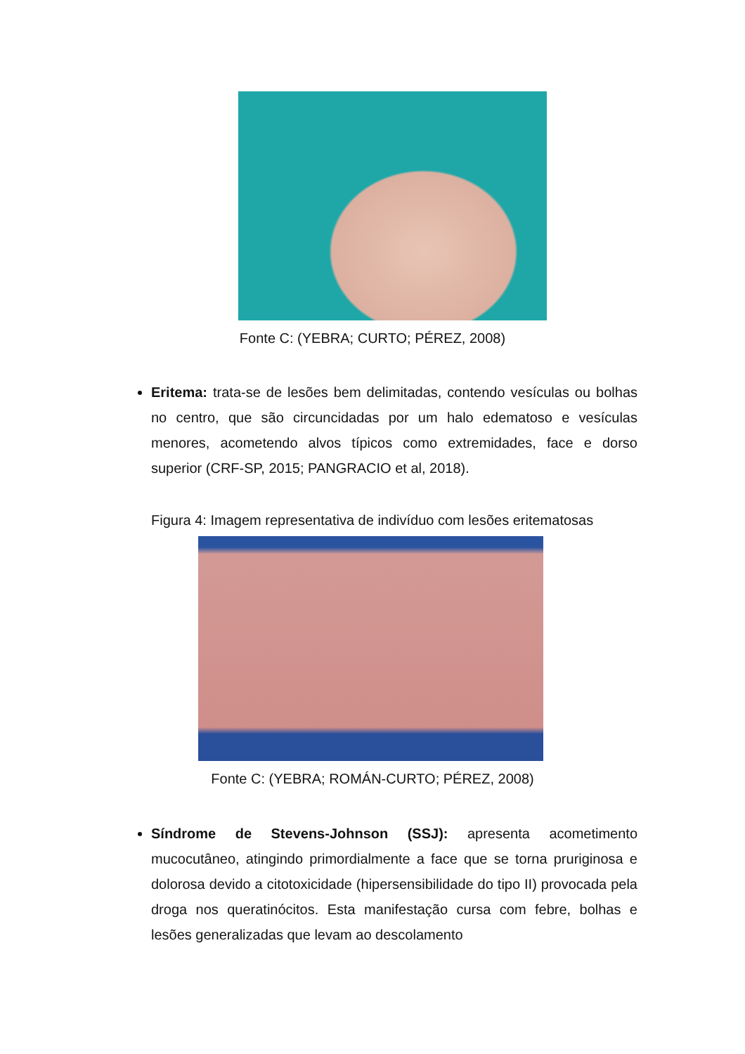Fonte C: (YEBRA; CURTO; PÉREZ, 2008)
Eritema: trata-se de lesões bem delimitadas, contendo vesículas ou bolhas no centro, que são circuncidadas por um halo edematoso e vesículas menores, acometendo alvos típicos como extremidades, face e dorso superior (CRF-SP, 2015; PANGRACIO et al, 2018).
Figura 4: Imagem representativa de indivíduo com lesões eritematosas
Fonte C: (YEBRA; ROMÁN-CURTO; PÉREZ, 2008)
Síndrome de Stevens-Johnson (SSJ): apresenta acometimento mucocutâneo, atingindo primordialmente a face que se torna pruriginosa e dolorosa devido a citotoxicidade (hipersensibilidade do tipo II) provocada pela droga nos queratinócitos. Esta manifestação cursa com febre, bolhas e lesões generalizadas que levam ao descolamento